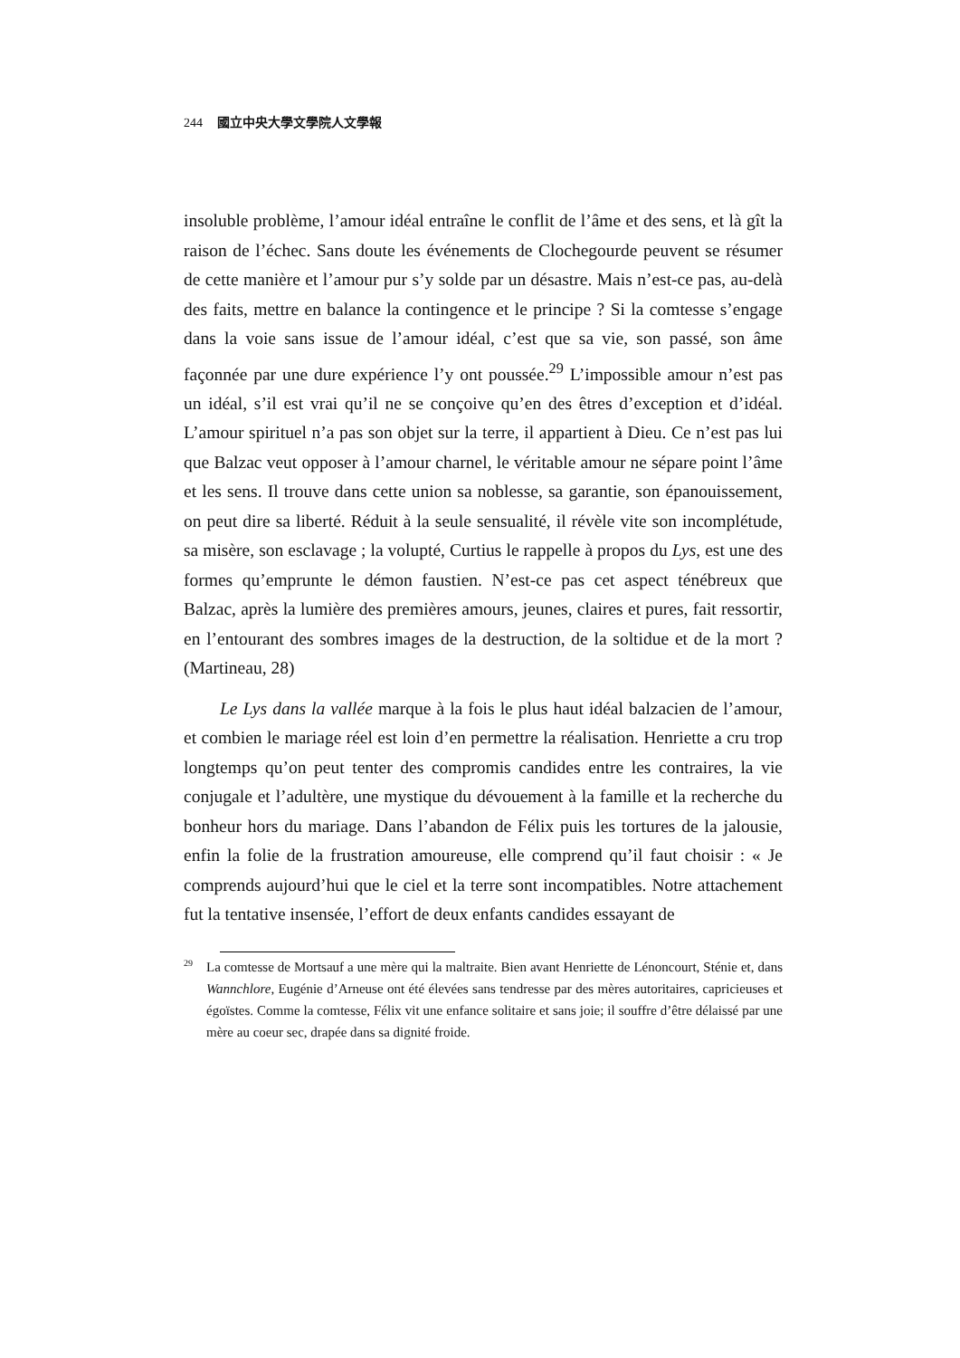244 國立中央大學文學院人文學報
insoluble problème, l’amour idéal entraîne le conflit de l’âme et des sens, et là gît la raison de l’échec. Sans doute les événements de Clochegourde peuvent se résumer de cette manière et l’amour pur s’y solde par un désastre. Mais n’est-ce pas, au-delà des faits, mettre en balance la contingence et le principe ? Si la comtesse s’engage dans la voie sans issue de l’amour idéal, c’est que sa vie, son passé, son âme façonnée par une dure expérience l’y ont poussée.<sup>29</sup> L’impossible amour n’est pas un idéal, s’il est vrai qu’il ne se conçoive qu’en des êtres d’exception et d’idéal. L’amour spirituel n’a pas son objet sur la terre, il appartient à Dieu. Ce n’est pas lui que Balzac veut opposer à l’amour charnel, le véritable amour ne sépare point l’âme et les sens. Il trouve dans cette union sa noblesse, sa garantie, son épanouissement, on peut dire sa liberté. Réduit à la seule sensualité, il révèle vite son incomplétude, sa misère, son esclavage ; la volupté, Curtius le rappelle à propos du Lys, est une des formes qu’emprunte le démon faustien. N’est-ce pas cet aspect ténébreux que Balzac, après la lumière des premières amours, jeunes, claires et pures, fait ressortir, en l’entourant des sombres images de la destruction, de la soltidue et de la mort ?(Martineau, 28)
Le Lys dans la vallée marque à la fois le plus haut idéal balzacien de l’amour, et combien le mariage réel est loin d’en permettre la réalisation. Henriette a cru trop longtemps qu’on peut tenter des compromis candides entre les contraires, la vie conjugale et l’adultère, une mystique du dévouement à la famille et la recherche du bonheur hors du mariage. Dans l’abandon de Félix puis les tortures de la jalousie, enfin la folie de la frustration amoureuse, elle comprend qu’il faut choisir : « Je comprends aujourd’hui que le ciel et la terre sont incompatibles. Notre attachement fut la tentative insensée, l’effort de deux enfants candides essayant de
<sup>29</sup> La comtesse de Mortsauf a une mère qui la maltraite. Bien avant Henriette de Lénoncourt, Sténie et, dans Wannchlore, Eugénie d’Arneuse ont été élevées sans tendresse par des mères autoritaires, capricieuses et égoïstes. Comme la comtesse, Félix vit une enfance solitaire et sans joie; il souffre d’être délaissé par une mère au coeur sec, drapée dans sa dignité froide.